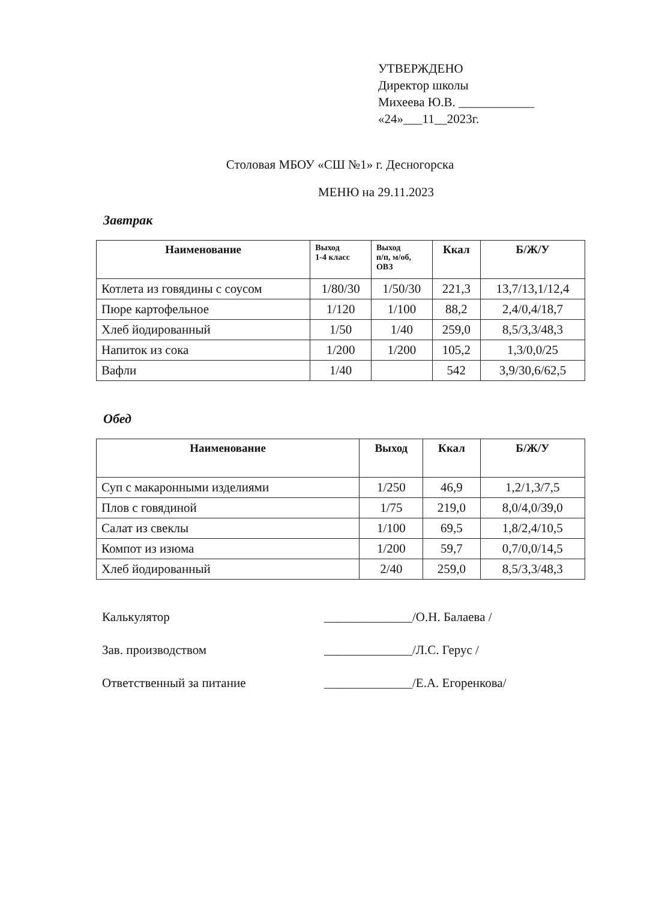УТВЕРЖДЕНО
Директор школы
Михеева Ю.В. ____________
«24»___11__2023г.
Столовая МБОУ «СШ №1» г. Десногорска
МЕНЮ на 29.11.2023
Завтрак
| Наименование | Выход 1-4 класс | Выход п/п, м/об, ОВЗ | Ккал | Б/Ж/У |
| --- | --- | --- | --- | --- |
| Котлета из говядины с соусом | 1/80/30 | 1/50/30 | 221,3 | 13,7/13,1/12,4 |
| Пюре картофельное | 1/120 | 1/100 | 88,2 | 2,4/0,4/18,7 |
| Хлеб йодированный | 1/50 | 1/40 | 259,0 | 8,5/3,3/48,3 |
| Напиток из сока | 1/200 | 1/200 | 105,2 | 1,3/0,0/25 |
| Вафли | 1/40 | | 542 | 3,9/30,6/62,5 |
Обед
| Наименование | Выход | Ккал | Б/Ж/У |
| --- | --- | --- | --- |
| Суп с макаронными изделиями | 1/250 | 46,9 | 1,2/1,3/7,5 |
| Плов с говядиной | 1/75 | 219,0 | 8,0/4,0/39,0 |
| Салат из свеклы | 1/100 | 69,5 | 1,8/2,4/10,5 |
| Компот из изюма | 1/200 | 59,7 | 0,7/0,0/14,5 |
| Хлеб йодированный | 2/40 | 259,0 | 8,5/3,3/48,3 |
Калькулятор ______________/О.Н. Балаева /
Зав. производством ______________/Л.С. Герус /
Ответственный за питание ______________/Е.А. Егоренкова/